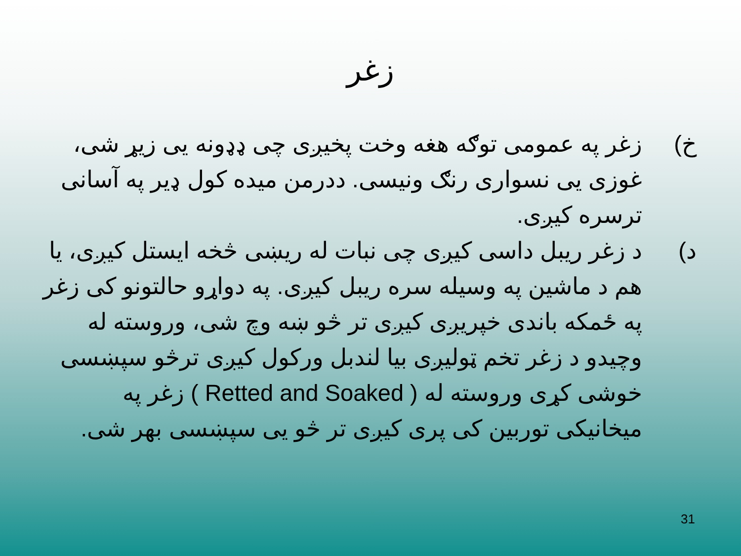زغر
خ) زغر په عمومی توګه هغه وخت پخیږی چی ډډونه یی زیړ شی، غوزی یی نسواری رنګ ونیسی. ددرمن میده کول ډیر په آسانی ترسره کیږی.
د) د زغر ریبل داسی کیږی چی نبات له ریښی څخه ایستل کیږی، یا هم د ماشین په وسیله سره ریبل کیږی. په دواړو حالتونو کی زغر په ځمکه باندی خپریږی کیږی تر څو ښه وچ شی، وروسته له وچیدو د زغر تخم ټولیږی بیا لندبل ورکول کیږی ترڅو سپښسی خوشی کړی وروسته له ( Retted and Soaked ) زغر په میخانیکی توربین کی پری کیږی تر څو یی سپښسی بهر شی.
31